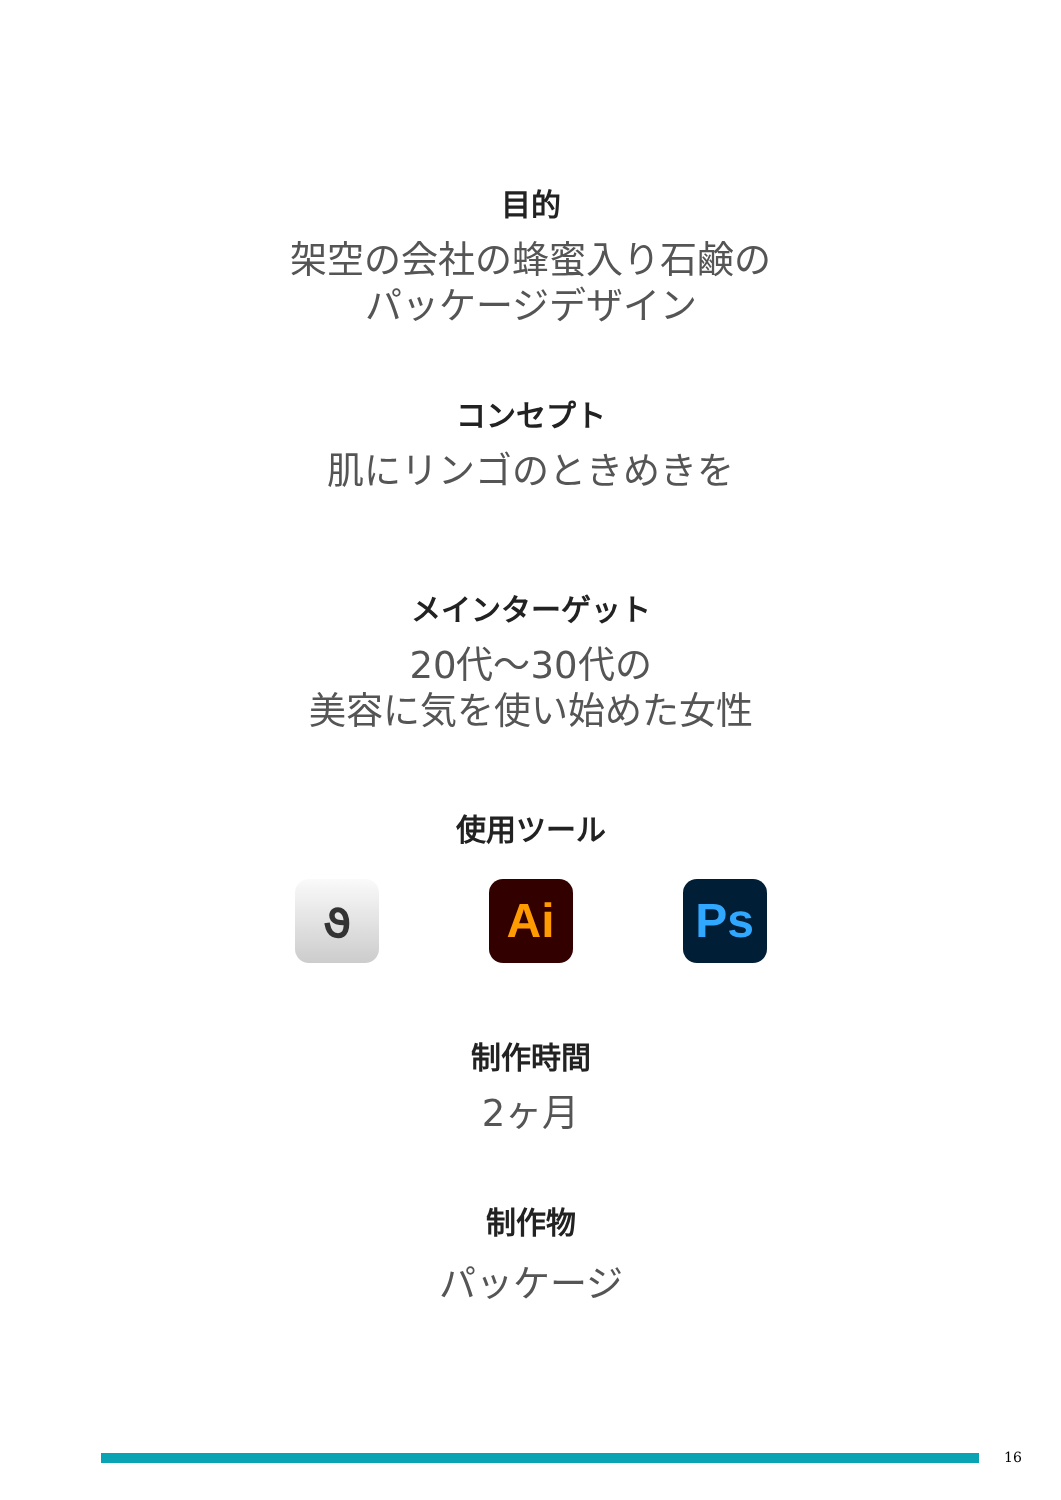目的
架空の会社の蜂蜜入り石鹸の
パッケージデザイン
コンセプト
肌にリンゴのときめきを
メインターゲット
20代〜30代の
美容に気を使い始めた女性
使用ツール
૭ Ai Ps
制作時間
2ヶ月
制作物
パッケージ
16